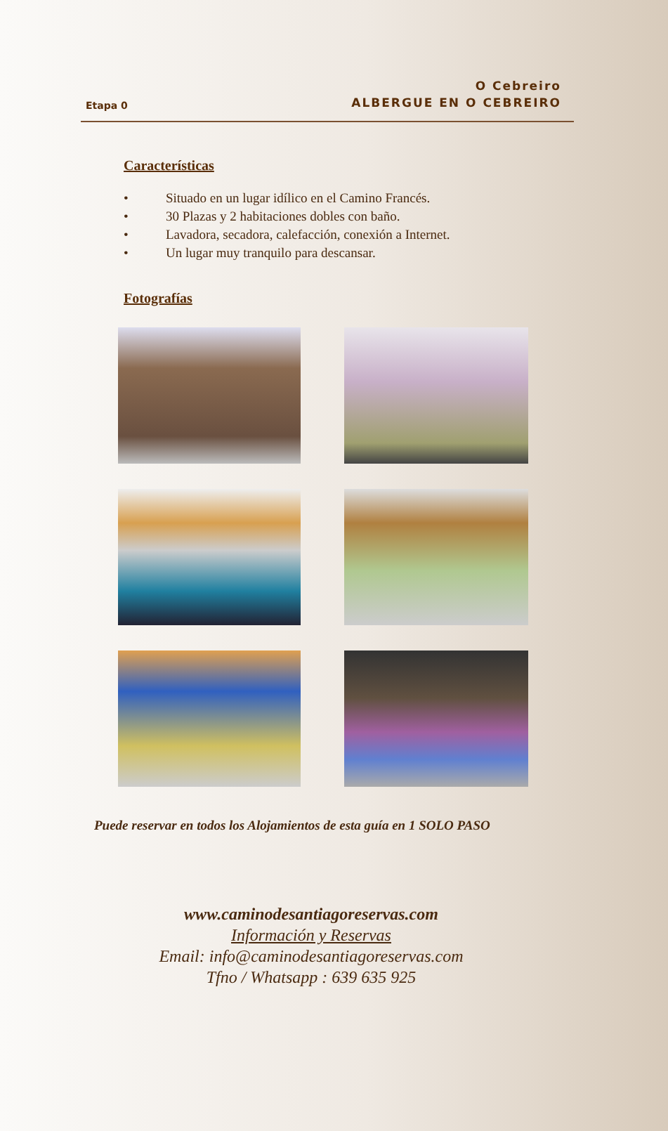Etapa 0
O Cebreiro
ALBERGUE EN O CEBREIRO
Características
• Situado en un lugar idílico en el Camino Francés.
• 30 Plazas y 2 habitaciones dobles con baño.
• Lavadora, secadora, calefacción, conexión a Internet.
• Un lugar muy tranquilo para descansar.
Fotografías
Puede reservar en todos los Alojamientos de esta guía en 1 SOLO PASO
www.caminodesantiagoreservas.com
Información y Reservas
Email: info@caminodesantiagoreservas.com
Tfno / Whatsapp : 639 635 925